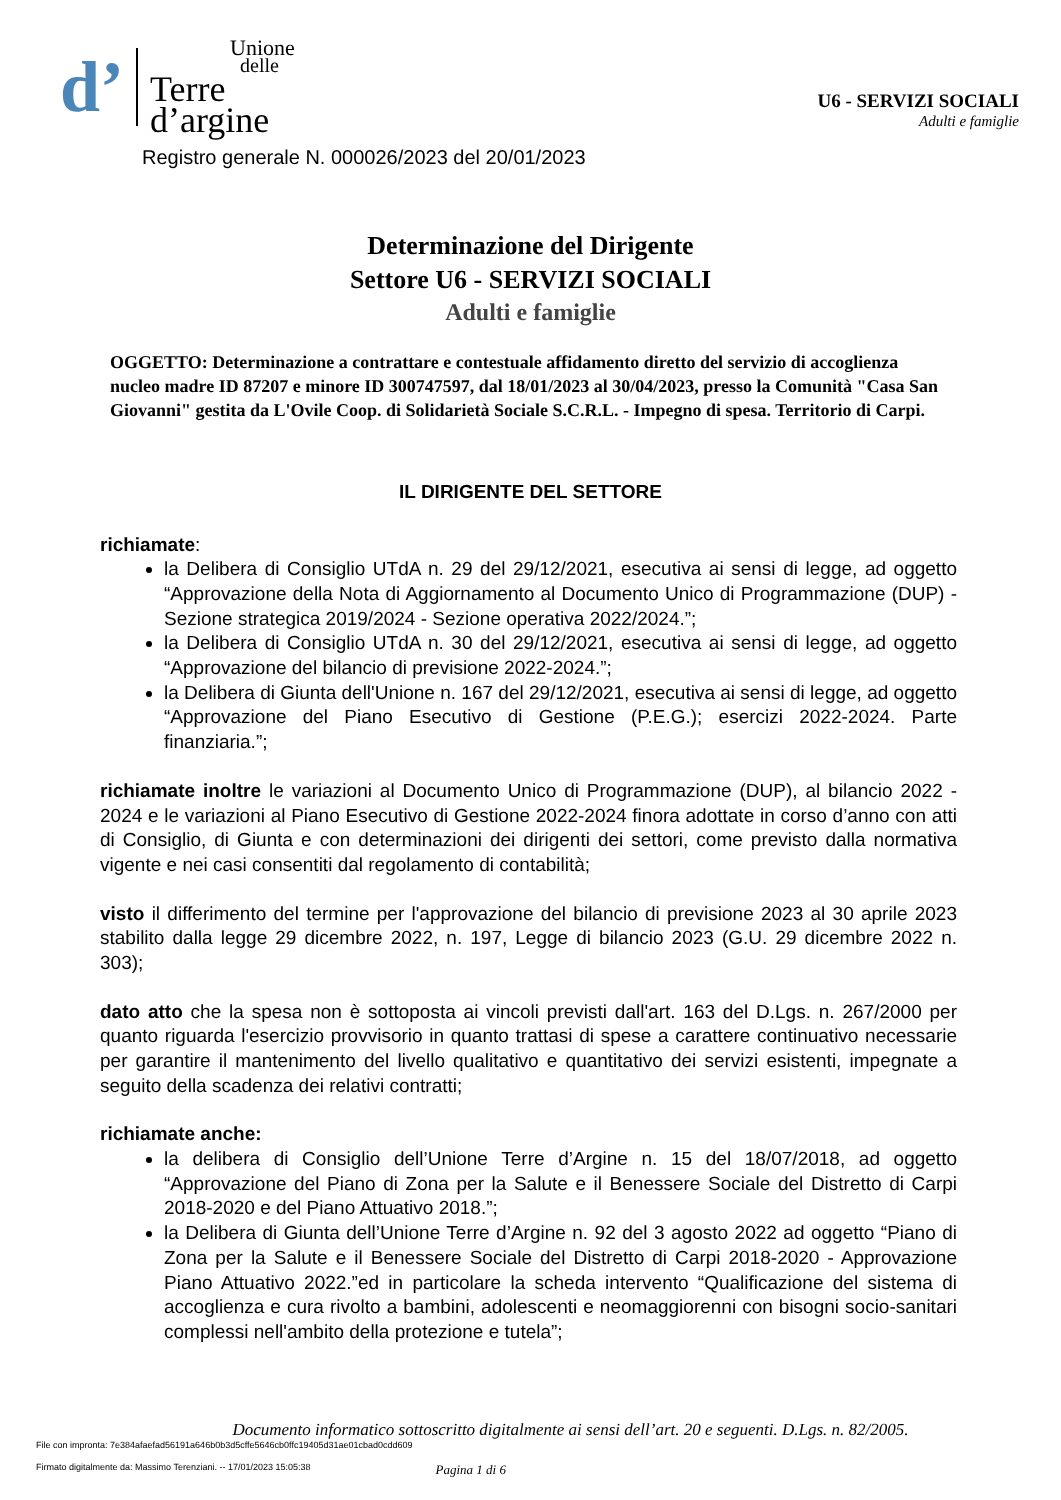d’ Unione
delle
Terre
d’argine
U6 - SERVIZI SOCIALI
Adulti e famiglie
Registro generale N. 000026/2023 del 20/01/2023
Determinazione del Dirigente
Settore U6 - SERVIZI SOCIALI
Adulti e famiglie
OGGETTO: Determinazione a contrattare e contestuale affidamento diretto del servizio di accoglienza nucleo madre ID 87207 e minore ID 300747597, dal 18/01/2023 al 30/04/2023, presso la Comunità "Casa San Giovanni" gestita da L'Ovile Coop. di Solidarietà Sociale S.C.R.L. - Impegno di spesa. Territorio di Carpi.
IL DIRIGENTE DEL SETTORE
richiamate:
la Delibera di Consiglio UTdA n. 29 del 29/12/2021, esecutiva ai sensi di legge, ad oggetto “Approvazione della Nota di Aggiornamento al Documento Unico di Programmazione (DUP) - Sezione strategica 2019/2024 - Sezione operativa 2022/2024.”;
la Delibera di Consiglio UTdA n. 30 del 29/12/2021, esecutiva ai sensi di legge, ad oggetto “Approvazione del bilancio di previsione 2022-2024.”;
la Delibera di Giunta dell'Unione n. 167 del 29/12/2021, esecutiva ai sensi di legge, ad oggetto “Approvazione del Piano Esecutivo di Gestione (P.E.G.); esercizi 2022-2024. Parte finanziaria.”;
richiamate inoltre le variazioni al Documento Unico di Programmazione (DUP), al bilancio 2022 - 2024 e le variazioni al Piano Esecutivo di Gestione 2022-2024 finora adottate in corso d’anno con atti di Consiglio, di Giunta e con determinazioni dei dirigenti dei settori, come previsto dalla normativa vigente e nei casi consentiti dal regolamento di contabilità;
visto il differimento del termine per l'approvazione del bilancio di previsione 2023 al 30 aprile 2023 stabilito dalla legge 29 dicembre 2022, n. 197, Legge di bilancio 2023 (G.U. 29 dicembre 2022 n. 303);
dato atto che la spesa non è sottoposta ai vincoli previsti dall'art. 163 del D.Lgs. n. 267/2000 per quanto riguarda l'esercizio provvisorio in quanto trattasi di spese a carattere continuativo necessarie per garantire il mantenimento del livello qualitativo e quantitativo dei servizi esistenti, impegnate a seguito della scadenza dei relativi contratti;
richiamate anche:
la delibera di Consiglio dell’Unione Terre d’Argine n. 15 del 18/07/2018, ad oggetto “Approvazione del Piano di Zona per la Salute e il Benessere Sociale del Distretto di Carpi 2018-2020 e del Piano Attuativo 2018.”;
la Delibera di Giunta dell’Unione Terre d’Argine n. 92 del 3 agosto 2022 ad oggetto “Piano di Zona per la Salute e il Benessere Sociale del Distretto di Carpi 2018-2020 - Approvazione Piano Attuativo 2022.”ed in particolare la scheda intervento “Qualificazione del sistema di accoglienza e cura rivolto a bambini, adolescenti e neomaggiorenni con bisogni socio-sanitari complessi nell'ambito della protezione e tutela”;
Documento informatico sottoscritto digitalmente ai sensi dell’art. 20 e seguenti. D.Lgs. n. 82/2005.
File con impronta: 7e384afaefad56191a646b0b3d5cffe5646cb0ffc19405d31ae01cbad0cdd609
Firmato digitalmente da: Massimo Terenziani. -- 17/01/2023 15:05:38 Pagina 1 di 6